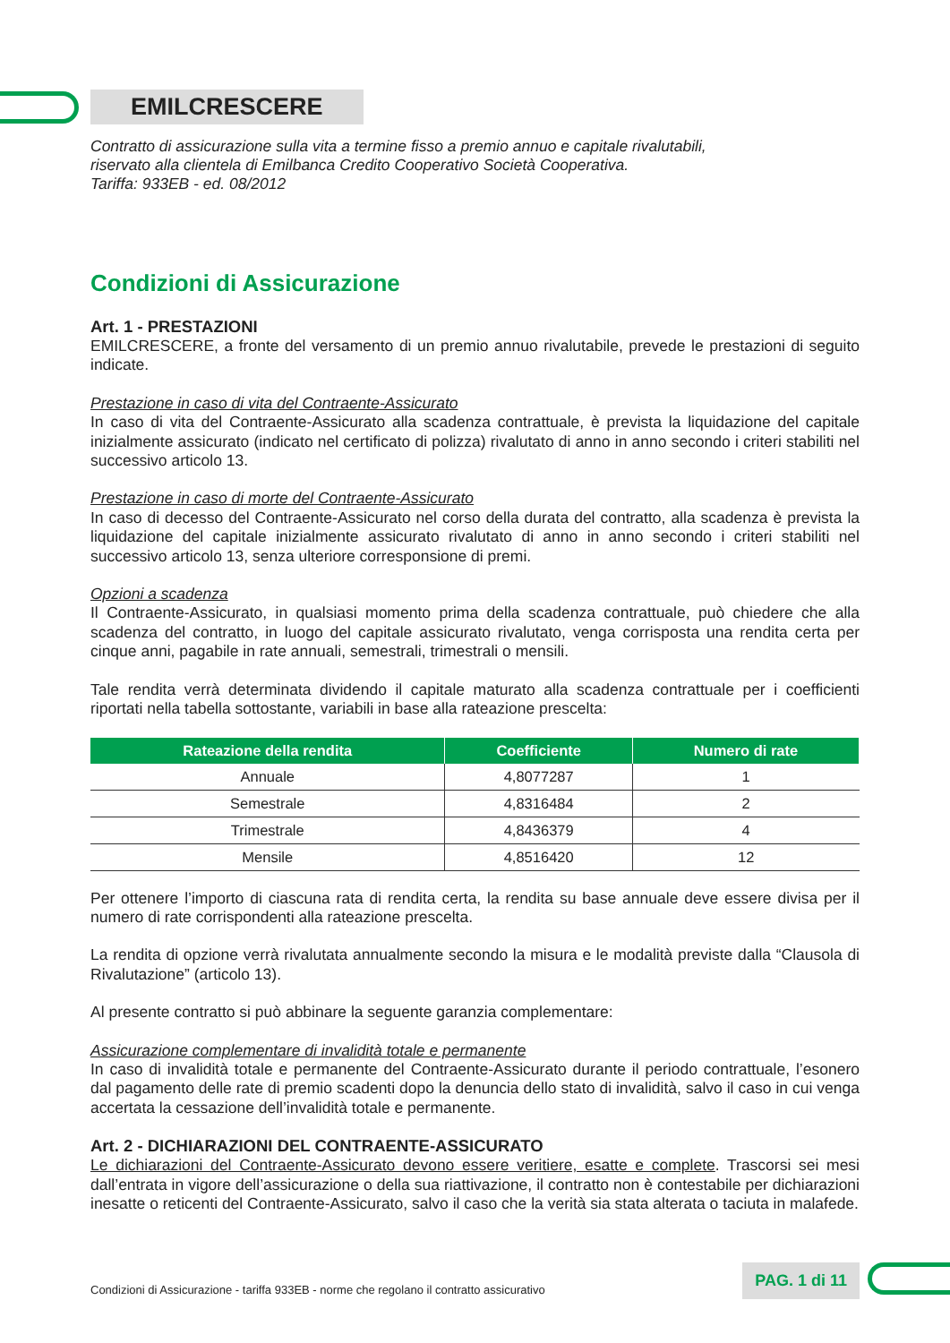EMILCRESCERE
Contratto di assicurazione sulla vita a termine fisso a premio annuo e capitale rivalutabili,
riservato alla clientela di Emilbanca Credito Cooperativo Società Cooperativa.
Tariffa: 933EB - ed. 08/2012
Condizioni di Assicurazione
Art. 1 - PRESTAZIONI
EMILCRESCERE, a fronte del versamento di un premio annuo rivalutabile, prevede le prestazioni di seguito indicate.
Prestazione in caso di vita del Contraente-Assicurato
In caso di vita del Contraente-Assicurato alla scadenza contrattuale, è prevista la liquidazione del capitale inizialmente assicurato (indicato nel certificato di polizza) rivalutato di anno in anno secondo i criteri stabiliti nel successivo articolo 13.
Prestazione in caso di morte del Contraente-Assicurato
In caso di decesso del Contraente-Assicurato nel corso della durata del contratto, alla scadenza è prevista la liquidazione del capitale inizialmente assicurato rivalutato di anno in anno secondo i criteri stabiliti nel successivo articolo 13, senza ulteriore corresponsione di premi.
Opzioni a scadenza
Il Contraente-Assicurato, in qualsiasi momento prima della scadenza contrattuale, può chiedere che alla scadenza del contratto, in luogo del capitale assicurato rivalutato, venga corrisposta una rendita certa per cinque anni, pagabile in rate annuali, semestrali, trimestrali o mensili.
Tale rendita verrà determinata dividendo il capitale maturato alla scadenza contrattuale per i coefficienti riportati nella tabella sottostante, variabili in base alla rateazione prescelta:
| Rateazione della rendita | Coefficiente | Numero di rate |
| --- | --- | --- |
| Annuale | 4,8077287 | 1 |
| Semestrale | 4,8316484 | 2 |
| Trimestrale | 4,8436379 | 4 |
| Mensile | 4,8516420 | 12 |
Per ottenere l’importo di ciascuna rata di rendita certa, la rendita su base annuale deve essere divisa per il numero di rate corrispondenti alla rateazione prescelta.
La rendita di opzione verrà rivalutata annualmente secondo la misura e le modalità previste dalla “Clausola di Rivalutazione” (articolo 13).
Al presente contratto si può abbinare la seguente garanzia complementare:
Assicurazione complementare di invalidità totale e permanente
In caso di invalidità totale e permanente del Contraente-Assicurato durante il periodo contrattuale, l’esonero dal pagamento delle rate di premio scadenti dopo la denuncia dello stato di invalidità, salvo il caso in cui venga accertata la cessazione dell’invalidità totale e permanente.
Art. 2 - DICHIARAZIONI DEL CONTRAENTE-ASSICURATO
Le dichiarazioni del Contraente-Assicurato devono essere veritiere, esatte e complete. Trascorsi sei mesi dall’entrata in vigore dell’assicurazione o della sua riattivazione, il contratto non è contestabile per dichiarazioni inesatte o reticenti del Contraente-Assicurato, salvo il caso che la verità sia stata alterata o taciuta in malafede.
Condizioni di Assicurazione - tariffa 933EB - norme che regolano il contratto assicurativo PAG. 1 di 11